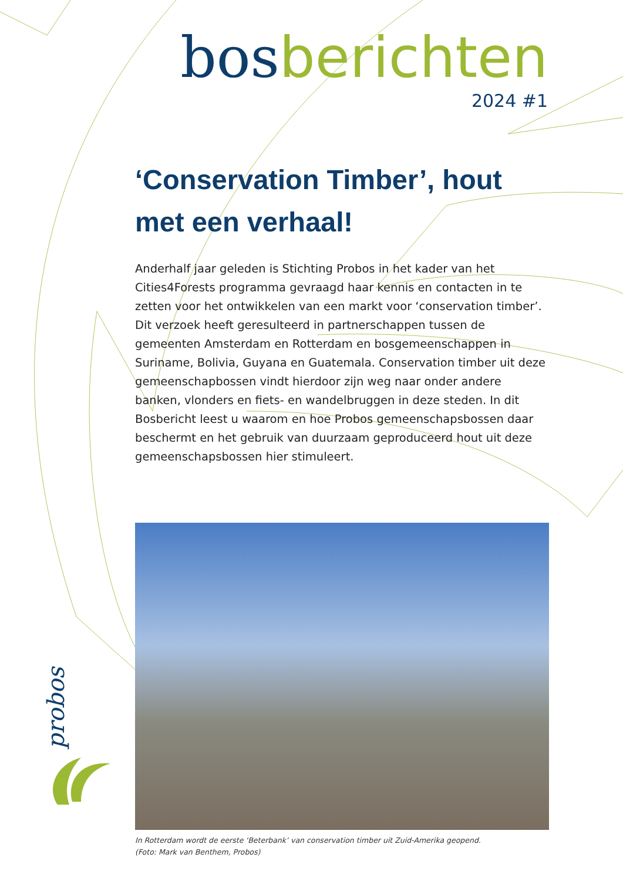bos berichten
2024 #1
‘Conservation Timber’, hout met een verhaal!
Anderhalf jaar geleden is Stichting Probos in het kader van het Cities4Forests programma gevraagd haar kennis en contacten in te zetten voor het ontwikkelen van een markt voor ‘conservation timber’. Dit verzoek heeft geresulteerd in partnerschappen tussen de gemeenten Amsterdam en Rotterdam en bosgemeenschappen in Suriname, Bolivia, Guyana en Guatemala. Conservation timber uit deze gemeenschapbossen vindt hierdoor zijn weg naar onder andere banken, vlonders en fiets- en wandelbruggen in deze steden. In dit Bosbericht leest u waarom en hoe Probos gemeenschapsbossen daar beschermt en het gebruik van duurzaam geproduceerd hout uit deze gemeenschapsbossen hier stimuleert.
In Rotterdam wordt de eerste ‘Beterbank’ van conservation timber uit Zuid-Amerika geopend.
(Foto: Mark van Benthem, Probos)
probos